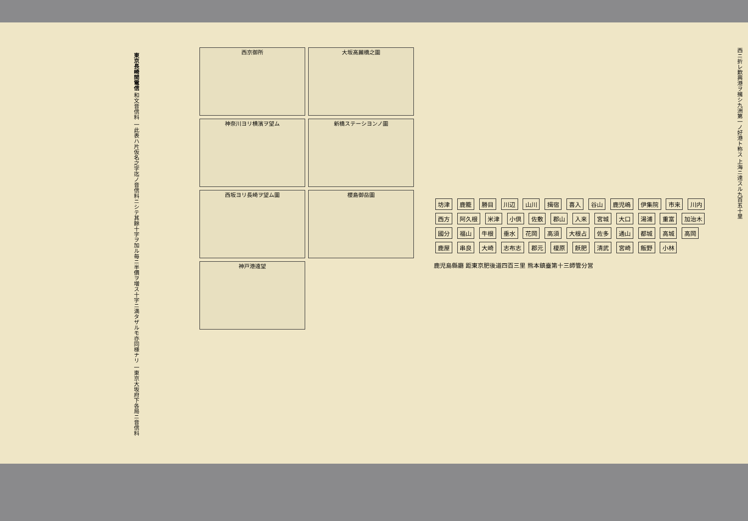東京長崎間電信 和文音信料 一此表ハ片仮名之字迄ノ音信料ニシテ其餘十字ヲ加ル毎ニ半價ヲ増ス十字ニ満タザルモ亦同様ナリ 一東京大坂府下各局ニ音信料
西京御所
大坂高麗橋之圖
神奈川ヨリ横濱ヲ望ム
新橋ステーシヨンノ圖
西坂ヨリ長崎ヲ望ム圖
櫻島御岳圖
神戸港遠望
坊津 鹿籠 勝目 川辺 山川 揖宿 喜入 谷山 鹿児嶋 伊集院 市来 川内 西方 阿久根 米津 小倶 佐敷 郡山 入来 宮城 大口 湯浦 重富 加治木 國分 福山 牛根 垂水 花岡 高須 大根占 佐多 通山 都城 高城 高岡 鹿屋 串良 大崎 志布志 郡元 榎原 飫肥 清武 宮崎 飯野 小林
鹿児島縣廳 距東京肥後道四百三里 熊本鎮臺第十三師管分営
西ニ折レ歎興港ヲ擁シ九洲第一ノ好港ト称ス 上海ニ達スル九百五十里